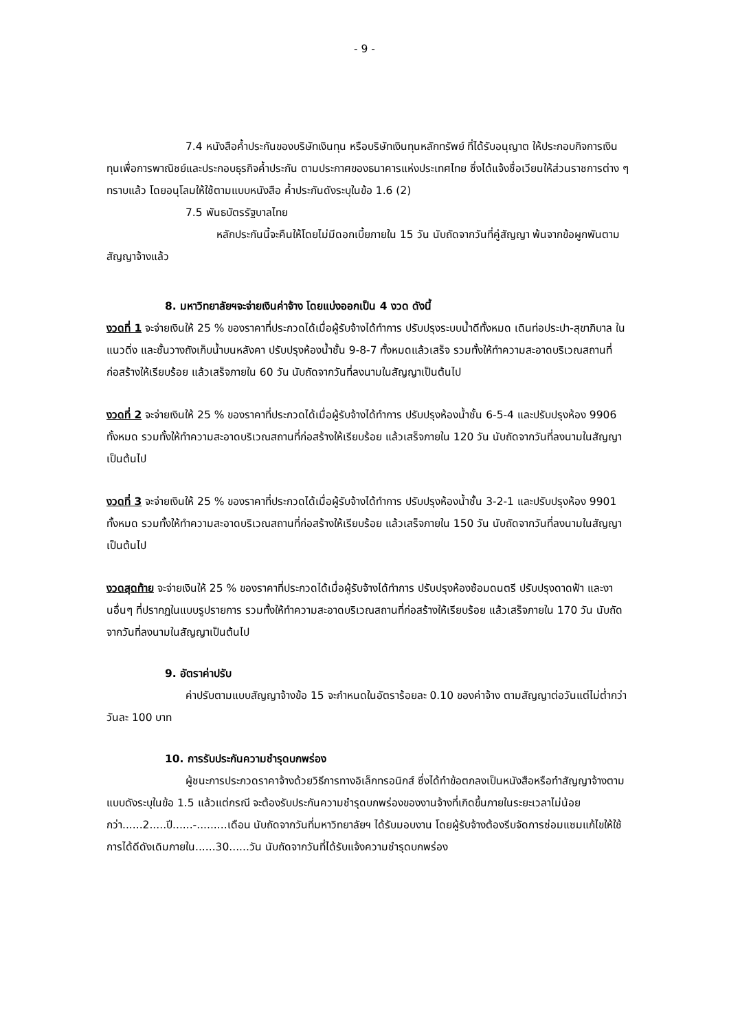- 9 -
7.4 หนังสือค้ำประกันของบริษัทเงินทุน หรือบริษัทเงินทุนหลักทรัพย์ ที่ได้รับอนุญาต ให้ประกอบกิจการเงินทุนเพื่อการพาณิชย์และประกอบธุรกิจค้ำประกัน ตามประกาศของธนาคารแห่งประเทศไทย ซึ่งได้แจ้งชื่อเวียนให้ส่วนราชการต่าง ๆ ทราบแล้ว โดยอนุโลมให้ใช้ตามแบบหนังสือ ค้ำประกันดังระบุในข้อ 1.6 (2)
7.5 พันธบัตรรัฐบาลไทย
หลักประกันนี้จะคืนให้โดยไม่มีดอกเบี้ยภายใน 15 วัน นับถัดจากวันที่คู่สัญญา พ้นจากข้อผูกพันตามสัญญาจ้างแล้ว
8. มหาวิทยาลัยฯจะจ่ายเงินค่าจ้าง โดยแบ่งออกเป็น 4 งวด ดังนี้
งวดที่ 1 จะจ่ายเงินให้ 25 % ของราคาที่ประกวดได้เมื่อผู้รับจ้างได้ทำการ ปรับปรุงระบบน้ำดีทั้งหมด เดินท่อประปา-สุขาภิบาล ในแนวดิ่ง และชั้นวางถังเก็บน้ำบนหลังคา ปรับปรุงห้องน้ำชั้น 9-8-7 ทั้งหมดแล้วเสร็จ รวมทั้งให้ทำความสะอาดบริเวณสถานที่ก่อสร้างให้เรียบร้อย แล้วเสร็จภายใน 60 วัน นับถัดจากวันที่ลงนามในสัญญาเป็นต้นไป
งวดที่ 2 จะจ่ายเงินให้ 25 % ของราคาที่ประกวดได้เมื่อผู้รับจ้างได้ทำการ ปรับปรุงห้องน้ำชั้น 6-5-4 และปรับปรุงห้อง 9906 ทั้งหมด รวมทั้งให้ทำความสะอาดบริเวณสถานที่ก่อสร้างให้เรียบร้อย แล้วเสร็จภายใน 120 วัน นับถัดจากวันที่ลงนามในสัญญาเป็นต้นไป
งวดที่ 3 จะจ่ายเงินให้ 25 % ของราคาที่ประกวดได้เมื่อผู้รับจ้างได้ทำการ ปรับปรุงห้องน้ำชั้น 3-2-1 และปรับปรุงห้อง 9901 ทั้งหมด รวมทั้งให้ทำความสะอาดบริเวณสถานที่ก่อสร้างให้เรียบร้อย แล้วเสร็จภายใน 150 วัน นับถัดจากวันที่ลงนามในสัญญาเป็นต้นไป
งวดสุดท้าย จะจ่ายเงินให้ 25 % ของราคาที่ประกวดได้เมื่อผู้รับจ้างได้ทำการ ปรับปรุงห้องซ้อมดนตรี ปรับปรุงดาดฟ้า และงานอื่นๆ ที่ปรากฏในแบบรูปรายการ รวมทั้งให้ทำความสะอาดบริเวณสถานที่ก่อสร้างให้เรียบร้อย แล้วเสร็จภายใน 170 วัน นับถัดจากวันที่ลงนามในสัญญาเป็นต้นไป
9. อัตราค่าปรับ
ค่าปรับตามแบบสัญญาจ้างข้อ 15 จะกำหนดในอัตราร้อยละ 0.10 ของค่าจ้าง ตามสัญญาต่อวันแต่ไม่ต่ำกว่าวันละ 100 บาท
10. การรับประกันความชำรุดบกพร่อง
ผู้ชนะการประกวดราคาจ้างด้วยวิธีการทางอิเล็กทรอนิกส์ ซึ่งได้ทำข้อตกลงเป็นหนังสือหรือทำสัญญาจ้างตามแบบดังระบุในข้อ 1.5 แล้วแต่กรณี จะต้องรับประกันความชำรุดบกพร่องของงานจ้างที่เกิดขึ้นภายในระยะเวลาไม่น้อยกว่า......2.....ปี......-.........เดือน นับถัดจากวันที่มหาวิทยาลัยฯ ได้รับมอบงาน โดยผู้รับจ้างต้องรีบจัดการซ่อมแซมแก้ไขให้ใช้การได้ดีดังเดิมภายใน......30......วัน นับถัดจากวันที่ได้รับแจ้งความชำรุดบกพร่อง